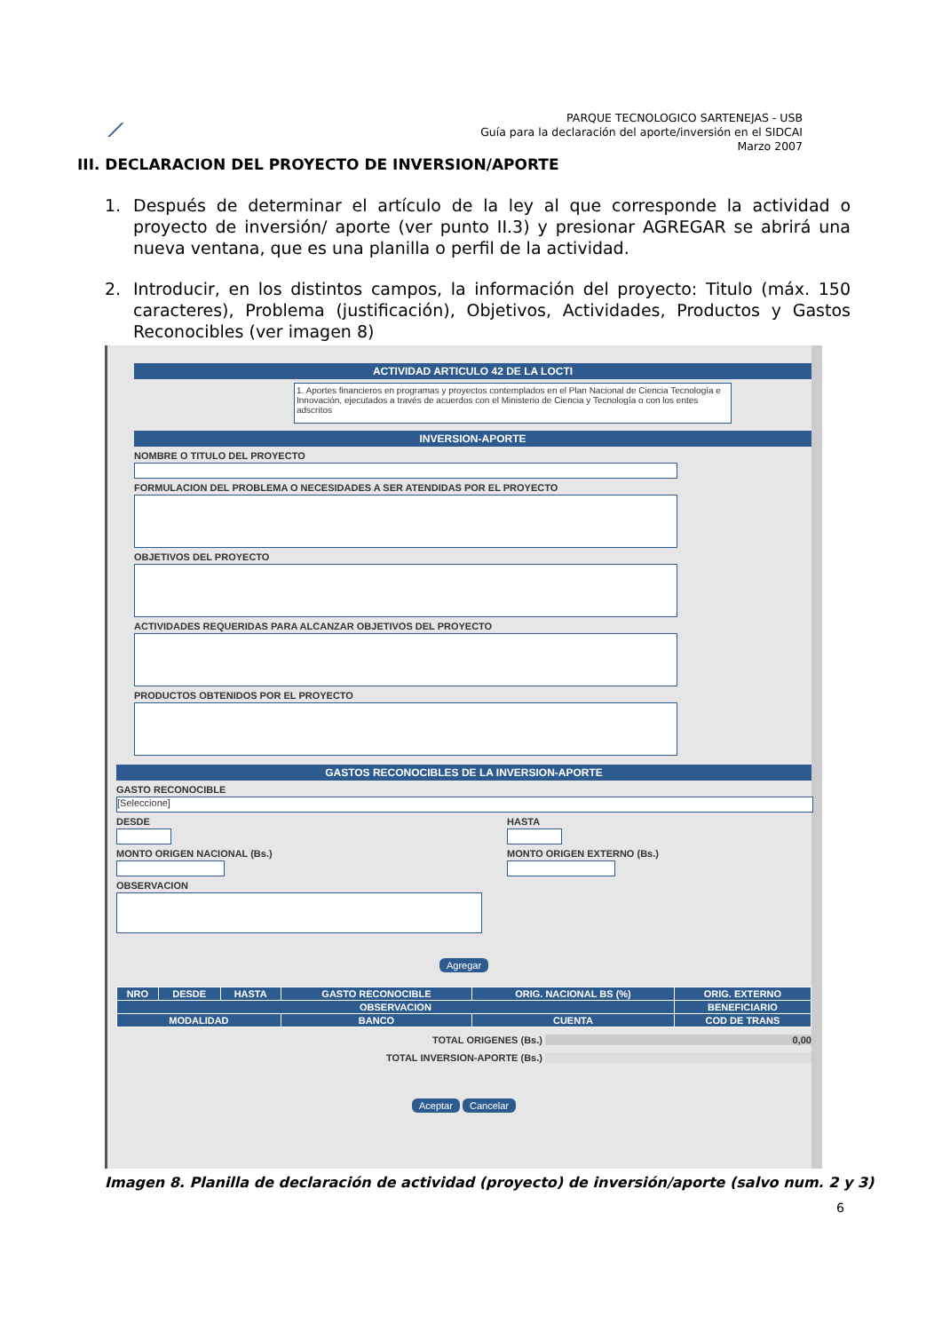⟋
PARQUE TECNOLOGICO SARTENEJAS - USB
Guía para la declaración del aporte/inversión en el SIDCAI
Marzo 2007
III. DECLARACION DEL PROYECTO DE INVERSION/APORTE
1. Después de determinar el artículo de la ley al que corresponde la actividad o proyecto de inversión/ aporte (ver punto II.3) y presionar AGREGAR se abrirá una nueva ventana, que es una planilla o perfil de la actividad.
2. Introducir, en los distintos campos, la información del proyecto: Titulo (máx. 150 caracteres), Problema (justificación), Objetivos, Actividades, Productos y Gastos Reconocibles (ver imagen 8)
ACTIVIDAD ARTICULO 42 DE LA LOCTI
1. Aportes financieros en programas y proyectos contemplados en el Plan Nacional de Ciencia Tecnología e Innovación, ejecutados a través de acuerdos con el Ministerio de Ciencia y Tecnología o con los entes adscritos
INVERSION-APORTE
NOMBRE O TITULO DEL PROYECTO
FORMULACION DEL PROBLEMA O NECESIDADES A SER ATENDIDAS POR EL PROYECTO
OBJETIVOS DEL PROYECTO
ACTIVIDADES REQUERIDAS PARA ALCANZAR OBJETIVOS DEL PROYECTO
PRODUCTOS OBTENIDOS POR EL PROYECTO
GASTOS RECONOCIBLES DE LA INVERSION-APORTE
GASTO RECONOCIBLE
[Seleccione]
DESDE
MONTO ORIGEN NACIONAL (Bs.)
OBSERVACION
HASTA
MONTO ORIGEN EXTERNO (Bs.)
Agregar
| NRO | DESDE | HASTA | GASTO RECONOCIBLE | ORIG. NACIONAL BS (%) | ORIG. EXTERNO |
| --- | --- | --- | --- | --- | --- |
| OBSERVACION | | | | | BENEFICIARIO |
| MODALIDAD | | | BANCO | CUENTA | COD DE TRANS |
TOTAL ORIGENES (Bs.) 0,00
TOTAL INVERSION-APORTE (Bs.)
Aceptar Cancelar
Imagen 8. Planilla de declaración de actividad (proyecto) de inversión/aporte (salvo num. 2 y 3)
6